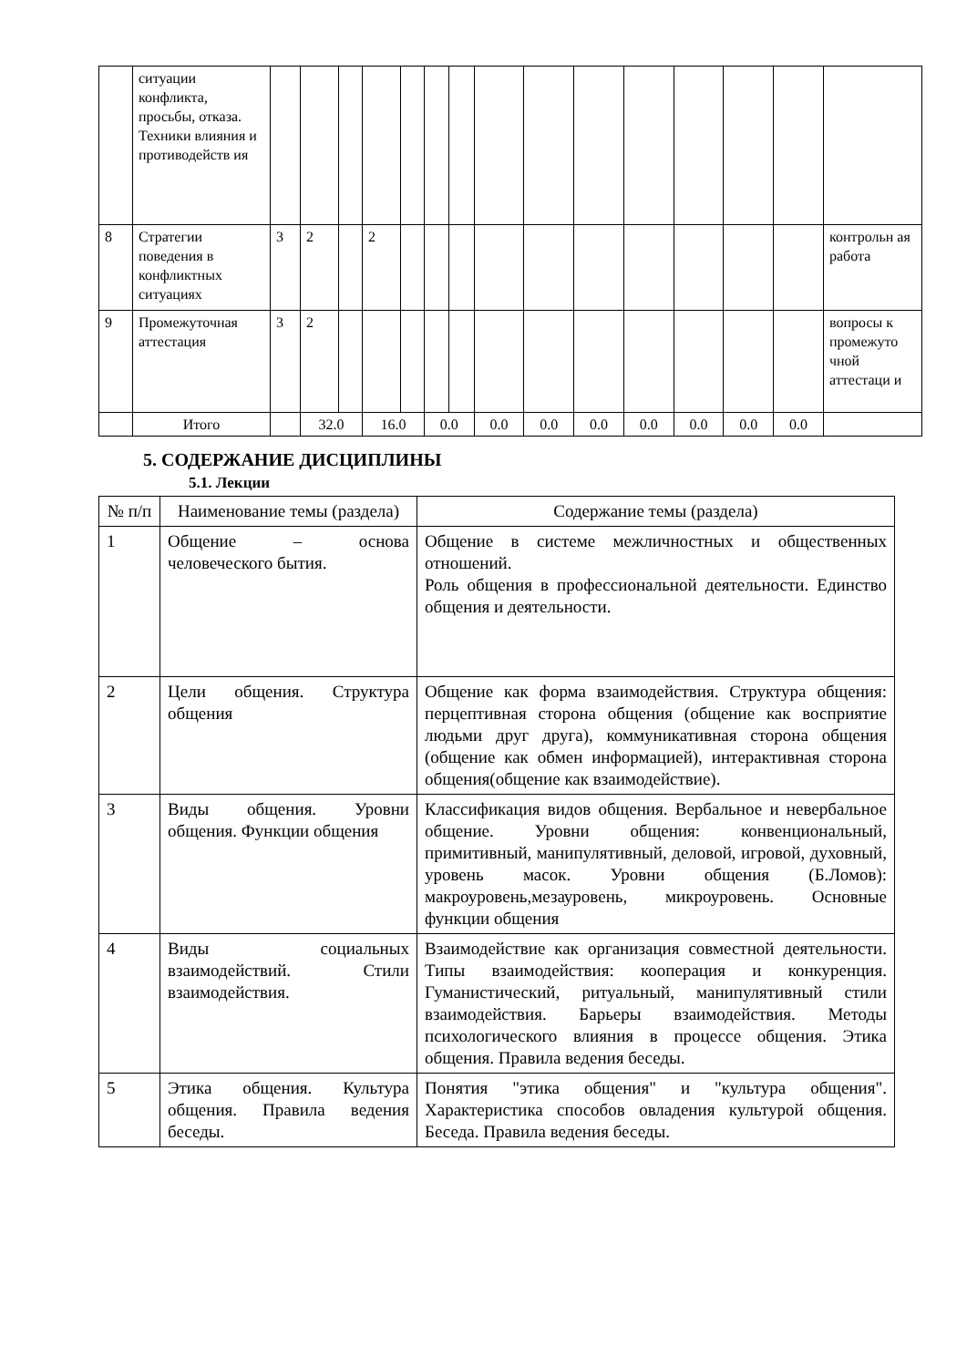| | ситуации конфликта, просьбы, отказа. Техники влияния и противодейств ия | | | | | | | | | | | | | | | |
| 8 | Стратегии поведения в конфликтных ситуациях | 3 | 2 | | 2 | | | | | | | | | | | контрольн ая работа |
| 9 | Промежуточная аттестация | 3 | 2 | | | | | | | | | | | | | вопросы к промежуто чной аттестаци и |
| | Итого | | 32.0 | | 16.0 | | 0.0 | | 0.0 | 0.0 | 0.0 | 0.0 | 0.0 | 0.0 | 0.0 | |
5. СОДЕРЖАНИЕ ДИСЦИПЛИНЫ
5.1. Лекции
| № п/п | Наименование темы (раздела) | Содержание темы (раздела) |
| 1 | Общение – основа человеческого бытия. | Общение в системе межличностных и общественных отношений. Роль общения в профессиональной деятельности. Единство общения и деятельности. |
| 2 | Цели общения. Структура общения | Общение как форма взаимодействия. Структура общения: перцептивная сторона общения (общение как восприятие людьми друг друга), коммуникативная сторона общения (общение как обмен информацией), интерактивная сторона общения(общение как взаимодействие). |
| 3 | Виды общения. Уровни общения. Функции общения | Классификация видов общения. Вербальное и невербальное общение. Уровни общения: конвенциональный, примитивный, манипулятивный, деловой, игровой, духовный, уровень масок. Уровни общения (Б.Ломов): макроуровень,мезауровень, микроуровень. Основные функции общения |
| 4 | Виды социальных взаимодействий. Стили взаимодействия. | Взаимодействие как организация совместной деятельности. Типы взаимодействия: кооперация и конкуренция. Гуманистический, ритуальный, манипулятивный стили взаимодействия. Барьеры взаимодействия. Методы психологического влияния в процессе общения. Этика общения. Правила ведения беседы. |
| 5 | Этика общения. Культура общения. Правила ведения беседы. | Понятия "этика общения" и "культура общения". Характеристика способов овладения культурой общения. Беседа. Правила ведения беседы. |